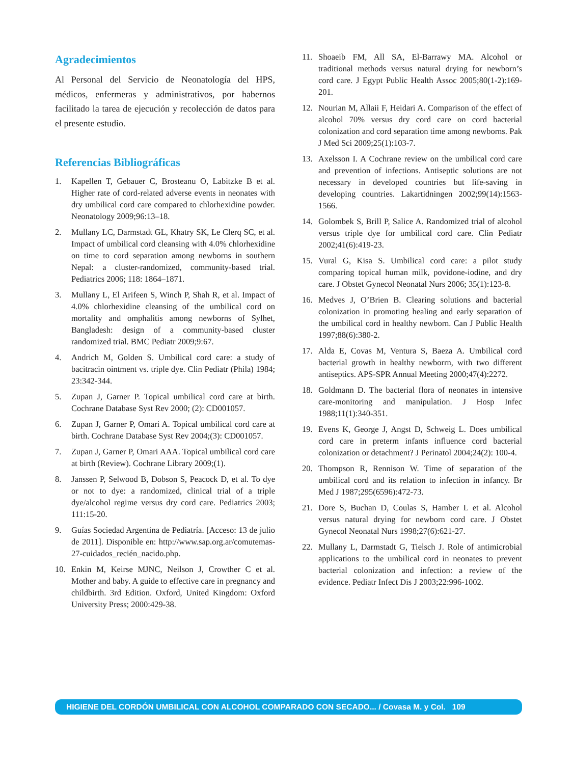Agradecimientos
Al Personal del Servicio de Neonatología del HPS, médicos, enfermeras y administrativos, por habernos facilitado la tarea de ejecución y recolección de datos para el presente estudio.
Referencias Bibliográficas
1. Kapellen T, Gebauer C, Brosteanu O, Labitzke B et al. Higher rate of cord-related adverse events in neonates with dry umbilical cord care compared to chlorhexidine powder. Neonatology 2009;96:13–18.
2. Mullany LC, Darmstadt GL, Khatry SK, Le Clerq SC, et al. Impact of umbilical cord cleansing with 4.0% chlorhexidine on time to cord separation among newborns in southern Nepal: a cluster-randomized, community-based trial. Pediatrics 2006; 118: 1864–1871.
3. Mullany L, El Arifeen S, Winch P, Shah R, et al. Impact of 4.0% chlorhexidine cleansing of the umbilical cord on mortality and omphalitis among newborns of Sylhet, Bangladesh: design of a community-based cluster randomized trial. BMC Pediatr 2009;9:67.
4. Andrich M, Golden S. Umbilical cord care: a study of bacitracin ointment vs. triple dye. Clin Pediatr (Phila) 1984; 23:342-344.
5. Zupan J, Garner P. Topical umbilical cord care at birth. Cochrane Database Syst Rev 2000; (2): CD001057.
6. Zupan J, Garner P, Omari A. Topical umbilical cord care at birth. Cochrane Database Syst Rev 2004;(3): CD001057.
7. Zupan J, Garner P, Omari AAA. Topical umbilical cord care at birth (Review). Cochrane Library 2009;(1).
8. Janssen P, Selwood B, Dobson S, Peacock D, et al. To dye or not to dye: a randomized, clinical trial of a triple dye/alcohol regime versus dry cord care. Pediatrics 2003; 111:15-20.
9. Guías Sociedad Argentina de Pediatría. [Acceso: 13 de julio de 2011]. Disponible en: http://www.sap.org.ar/comutemas- 27-cuidados_recién_nacido.php.
10. Enkin M, Keirse MJNC, Neilson J, Crowther C et al. Mother and baby. A guide to effective care in pregnancy and childbirth. 3rd Edition. Oxford, United Kingdom: Oxford University Press; 2000:429-38.
11. Shoaeib FM, All SA, El-Barrawy MA. Alcohol or traditional methods versus natural drying for newborn’s cord care. J Egypt Public Health Assoc 2005;80(1-2):169-201.
12. Nourian M, Allaii F, Heidari A. Comparison of the effect of alcohol 70% versus dry cord care on cord bacterial colonization and cord separation time among newborns. Pak J Med Sci 2009;25(1):103-7.
13. Axelsson I. A Cochrane review on the umbilical cord care and prevention of infections. Antiseptic solutions are not necessary in developed countries but life-saving in developing countries. Lakartidningen 2002;99(14):1563-1566.
14. Golombek S, Brill P, Salice A. Randomized trial of alcohol versus triple dye for umbilical cord care. Clin Pediatr 2002;41(6):419-23.
15. Vural G, Kisa S. Umbilical cord care: a pilot study comparing topical human milk, povidone-iodine, and dry care. J Obstet Gynecol Neonatal Nurs 2006; 35(1):123-8.
16. Medves J, O’Brien B. Clearing solutions and bacterial colonization in promoting healing and early separation of the umbilical cord in healthy newborn. Can J Public Health 1997;88(6):380-2.
17. Alda E, Covas M, Ventura S, Baeza A. Umbilical cord bacterial growth in healthy newborrn, with two different antiseptics. APS-SPR Annual Meeting 2000;47(4):2272.
18. Goldmann D. The bacterial flora of neonates in intensive care-monitoring and manipulation. J Hosp Infec 1988;11(1):340-351.
19. Evens K, George J, Angst D, Schweig L. Does umbilical cord care in preterm infants influence cord bacterial colonization or detachment? J Perinatol 2004;24(2): 100-4.
20. Thompson R, Rennison W. Time of separation of the umbilical cord and its relation to infection in infancy. Br Med J 1987;295(6596):472-73.
21. Dore S, Buchan D, Coulas S, Hamber L et al. Alcohol versus natural drying for newborn cord care. J Obstet Gynecol Neonatal Nurs 1998;27(6):621-27.
22. Mullany L, Darmstadt G, Tielsch J. Role of antimicrobial applications to the umbilical cord in neonates to prevent bacterial colonization and infection: a review of the evidence. Pediatr Infect Dis J 2003;22:996-1002.
HIGIENE DEL CORDÓN UMBILICAL CON ALCOHOL COMPARADO CON SECADO... / Covasa M. y Col. 109